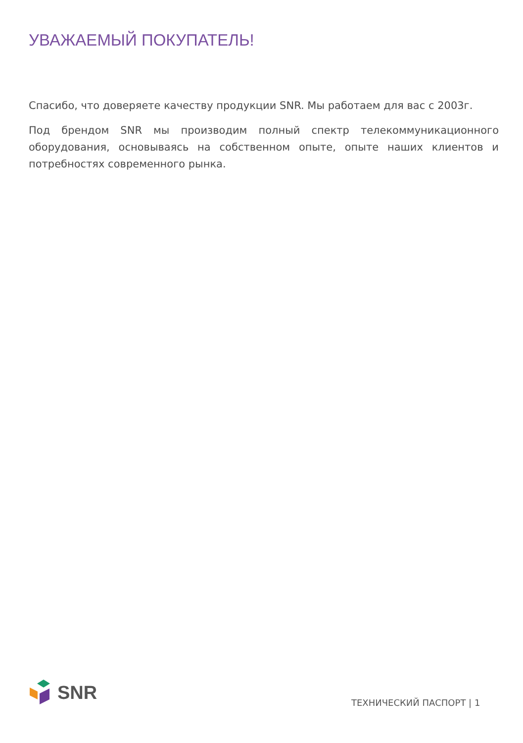УВАЖАЕМЫЙ ПОКУПАТЕЛЬ!
Спасибо, что доверяете качеству продукции SNR. Мы работаем для вас с 2003г.
Под брендом SNR мы производим полный спектр телекоммуникационного оборудования, основываясь на собственном опыте, опыте наших клиентов и потребностях современного рынка.
SNR
ТЕХНИЧЕСКИЙ ПАСПОРТ | 1